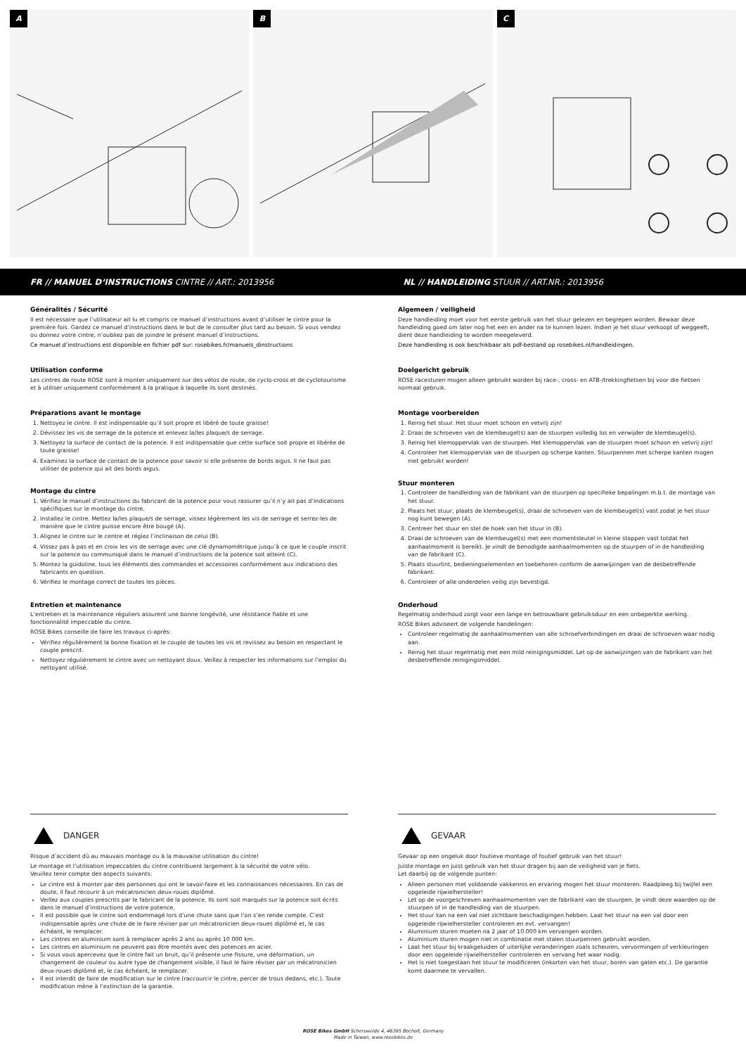A B C
FR // MANUEL D‘INSTRUCTIONS CINTRE // ART.: 2013956
NL // HANDLEIDING STUUR // ART.NR.: 2013956
Généralités / Sécurité
Il est nécessaire que l’utilisateur ait lu et compris ce manuel d’instructions avant d’utiliser le cintre pour la première fois. Gardez ce manuel d’instructions dans le but de le consulter plus tard au besoin. Si vous vendez ou donnez votre cintre, n’oubliez pas de joindre le présent manuel d’instructions.
Ce manuel d’instructions est disponible en fichier pdf sur: rosebikes.fr/manuels_dinstructions
Utilisation conforme
Les cintres de route ROSE sont à monter uniquement sur des vélos de route, de cyclo-cross et de cyclotourisme et à utiliser uniquement conformément à la pratique à laquelle ils sont destinés.
Préparations avant le montage
1. Nettoyez le cintre. Il est indispensable qu’il soit propre et libéré de toute graisse!
2. Dévissez les vis de serrage de la potence et enlevez la/les plaque/s de serrage.
3. Nettoyez la surface de contact de la potence. Il est indispensable que cette surface soit propre et libérée de toute graisse!
4. Examinez la surface de contact de la potence pour savoir si elle présente de bords aigus. Il ne faut pas utiliser de potence qui ait des bords aigus.
Montage du cintre
1. Vérifiez le manuel d’instructions du fabricant de la potence pour vous rassurer qu’il n’y ait pas d’indications spécifiques sur le montage du cintre.
2. Installez le cintre. Mettez la/les plaque/s de serrage, vissez légèrement les vis de serrage et serrez-les de manière que le cintre puisse encore être bougé (A).
3. Alignez le cintre sur le centre et réglez l’inclinaison de celui (B).
4. Vissez pas à pas et en croix les vis de serrage avec une clé dynamométrique jusqu’à ce que le couple inscrit sur la potence ou communiqué dans le manuel d’instructions de la potence soit atteint (C).
5. Montez la guidoline, tous les éléments des commandes et accessoires conformément aux indications des fabricants en question.
6. Vérifiez le montage correct de toutes les pièces.
Entretien et maintenance
L’entretien et la maintenance réguliers assurent une bonne longévité, une résistance fiable et une fonctionnalité impeccable du cintre.
ROSE Bikes conseille de faire les travaux ci-après:
Vérifiez régulièrement la bonne fixation et le couple de toutes les vis et revissez au besoin en respectant le couple prescrit.
Nettoyez régulièrement le cintre avec un nettoyant doux. Veillez à respecter les informations sur l’emploi du nettoyant utilisé.
Algemeen / veiligheid
Deze handleiding moet voor het eerste gebruik van het stuur gelezen en begrepen worden. Bewaar deze handleiding goed om later nog het een en ander na te kunnen lezen. Indien je het stuur verkoopt of weggeeft, dient deze handleiding te worden meegeleverd.
Deze handleiding is ook beschikbaar als pdf-bestand op rosebikes.nl/handleidingen.
Doelgericht gebruik
ROSE racesturen mogen alleen gebruikt worden bij race-, cross- en ATB-/trekkingfietsen bij voor die fietsen normaal gebruik.
Montage voorbereiden
1. Reinig het stuur. Het stuur moet schoon en vetvrij zijn!
2. Draai de schroeven van de klembeugel(s) aan de stuurpen volledig los en verwijder de klembeugel(s).
3. Reinig het klemoppervlak van de stuurpen. Het klemoppervlak van de stuurpen moet schoon en vetvrij zijn!
4. Controleer het klemoppervlak van de stuurpen op scherpe kanten. Stuurpennen met scherpe kanten mogen niet gebruikt worden!
Stuur monteren
1. Controleer de handleiding van de fabrikant van de stuurpen op specifieke bepalingen m.b.t. de montage van het stuur.
2. Plaats het stuur, plaats de klembeugel(s), draai de schroeven van de klembeugel(s) vast zodat je het stuur nog kunt bewegen (A).
3. Centreer het stuur en stel de hoek van het stuur in (B).
4. Draai de schroeven van de klembeugel(s) met een momentsleutel in kleine stappen vast totdat het aanhaalmoment is bereikt. Je vindt de benodigde aanhaalmomenten op de stuurpen of in de handleiding van de fabrikant (C).
5. Plaats stuurlint, bedieningselementen en toebehoren conform de aanwijzingen van de desbetreffende fabrikant.
6. Controleer of alle onderdelen veilig zijn bevestigd.
Onderhoud
Regelmatig onderhoud zorgt voor een lange en betrouwbare gebruiksduur en een onbeperkte werking.
ROSE Bikes adviseert de volgende handelingen:
Controleer regelmatig de aanhaalmomenten van alle schroefverbindingen en draai de schroeven waar nodig aan.
Reinig het stuur regelmatig met een mild reinigingsmiddel. Let op de aanwijzingen van de fabrikant van het desbetreffende reinigingsmiddel.
DANGER
Risque d’accident dû au mauvais montage ou à la mauvaise utilisation du cintre!
Le montage et l’utilisation impeccables du cintre contribuent largement à la sécurité de votre vélo.
Veuillez tenir compte des aspects suivants:
Le cintre est à monter par des personnes qui ont le savoir-faire et les connaissances nécessaires. En cas de doute, il faut recourir à un mécatronicien deux-roues diplômé.
Veillez aux couples prescrits par le fabricant de la potence. Ils sont soit marqués sur la potence soit écrits dans le manuel d’instructions de votre potence.
Il est possible que le cintre soit endommagé lors d’une chute sans que l’on s’en rende compte. C’est indispensable après une chute de le faire réviser par un mécatronicien deux-roues diplômé et, le cas échéant, le remplacer.
Les cintres en aluminium sont à remplacer après 2 ans ou après 10 000 km.
Les cintres en aluminium ne peuvent pas être montés avec des potences en acier.
Si vous vous apercevez que le cintre fait un bruit, qu’il présente une fissure, une déformation, un changement de couleur ou autre type de changement visible, il faut le faire réviser par un mécatronicien deux-roues diplômé et, le cas échéant, le remplacer.
Il est interdit de faire de modification sur le cintre (raccourcir le cintre, percer de trous dedans, etc.). Toute modification mène à l’extinction de la garantie.
GEVAAR
Gevaar op een ongeluk door foutieve montage of foutief gebruik van het stuur!
Juiste montage en juist gebruik van het stuur dragen bij aan de veiligheid van je fiets.
Let daarbij op de volgende punten:
Alleen personen met voldoende vakkennis en ervaring mogen het stuur monteren. Raadpleeg bij twijfel een opgeleide rijwielhersteller!
Let op de voorgeschreven aanhaalmomenten van de fabrikant van de stuurpen. Je vindt deze waarden op de stuurpen of in de handleiding van de stuurpen.
Het stuur kan na een val niet zichtbare beschadigingen hebben. Laat het stuur na een val door een opgeleide rijwielhersteller controleren en evt. vervangen!
Aluminium sturen moeten na 2 jaar of 10.000 km vervangen worden.
Aluminium sturen mogen niet in combinatie met stalen stuurpennen gebruikt worden.
Laat het stuur bij kraakgeluiden of uiterlijke veranderingen zoals scheuren, vervormingen of verkleuringen door een opgeleide rijwielhersteller controleren en vervang het waar nodig.
Het is niet toegestaan het stuur te modificeren (inkorten van het stuur, boren van gaten etc.). De garantie komt daarmee te vervallen.
ROSE Bikes GmbH Schersweide 4, 46395 Bocholt, Germany
Made in Taiwan, www.rosebikes.de